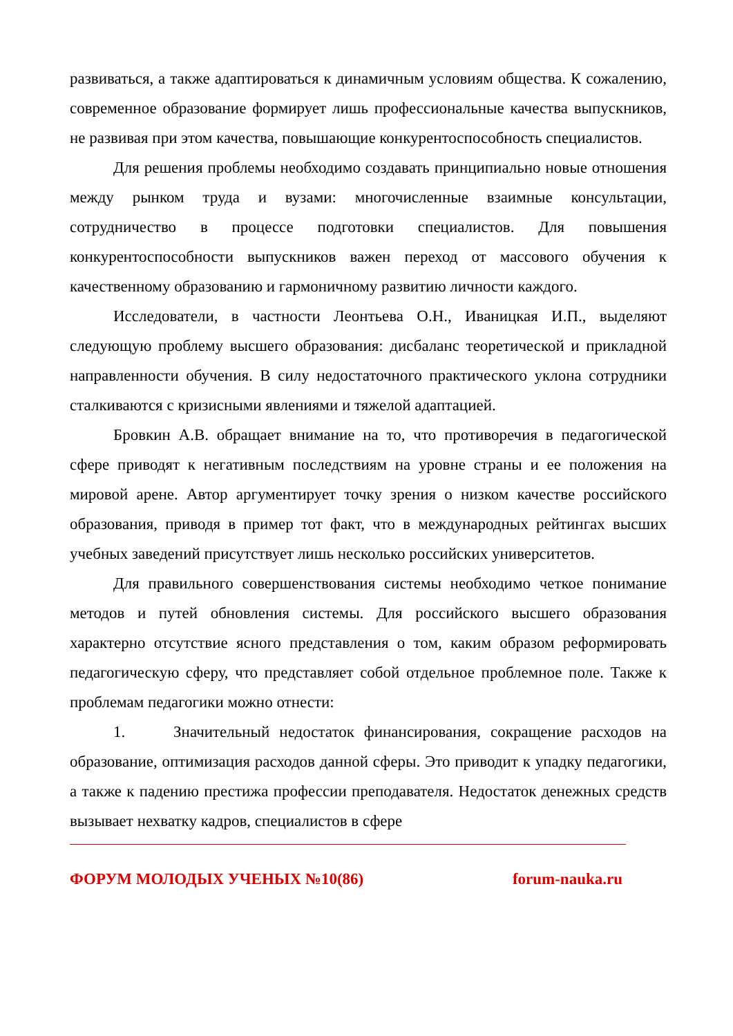развиваться, а также адаптироваться к динамичным условиям общества. К сожалению, современное образование формирует лишь профессиональные качества выпускников, не развивая при этом качества, повышающие конкурентоспособность специалистов.
Для решения проблемы необходимо создавать принципиально новые отношения между рынком труда и вузами: многочисленные взаимные консультации, сотрудничество в процессе подготовки специалистов. Для повышения конкурентоспособности выпускников важен переход от массового обучения к качественному образованию и гармоничному развитию личности каждого.
Исследователи, в частности Леонтьева О.Н., Иваницкая И.П., выделяют следующую проблему высшего образования: дисбаланс теоретической и прикладной направленности обучения. В силу недостаточного практического уклона сотрудники сталкиваются с кризисными явлениями и тяжелой адаптацией.
Бровкин А.В. обращает внимание на то, что противоречия в педагогической сфере приводят к негативным последствиям на уровне страны и ее положения на мировой арене. Автор аргументирует точку зрения о низком качестве российского образования, приводя в пример тот факт, что в международных рейтингах высших учебных заведений присутствует лишь несколько российских университетов.
Для правильного совершенствования системы необходимо четкое понимание методов и путей обновления системы. Для российского высшего образования характерно отсутствие ясного представления о том, каким образом реформировать педагогическую сферу, что представляет собой отдельное проблемное поле. Также к проблемам педагогики можно отнести:
1. Значительный недостаток финансирования, сокращение расходов на образование, оптимизация расходов данной сферы. Это приводит к упадку педагогики, а также к падению престижа профессии преподавателя. Недостаток денежных средств вызывает нехватку кадров, специалистов в сфере
ФОРУМ МОЛОДЫХ УЧЕНЫХ №10(86) forum-nauka.ru